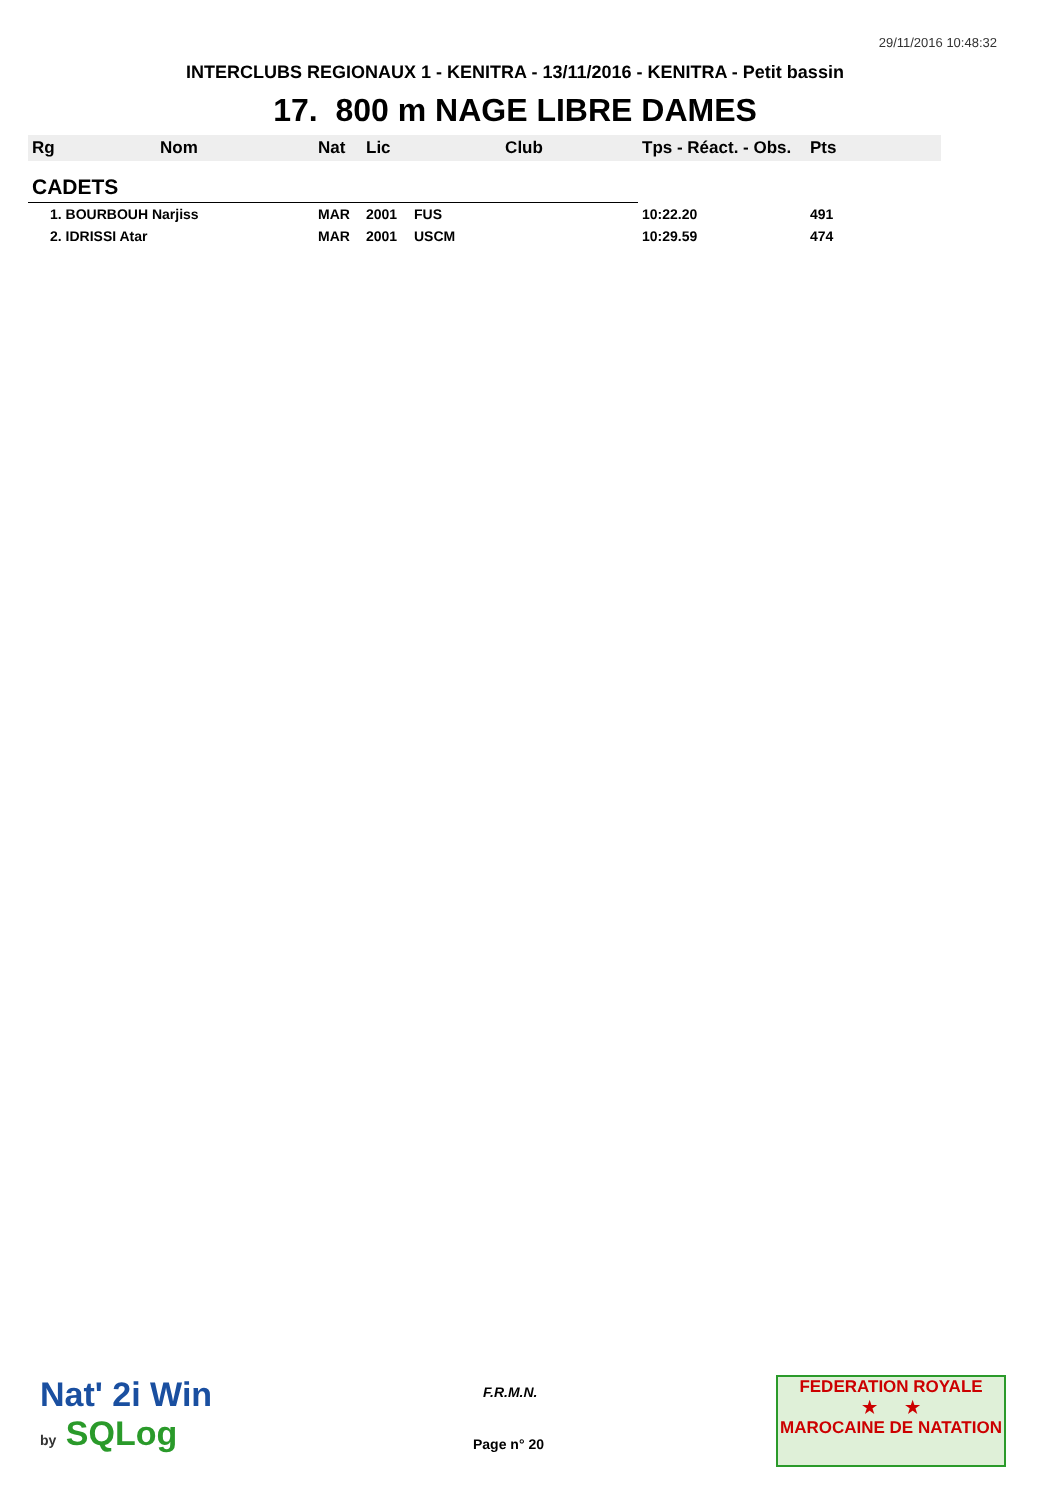29/11/2016 10:48:32
INTERCLUBS REGIONAUX 1 - KENITRA - 13/11/2016 - KENITRA - Petit bassin
17. 800 m NAGE LIBRE DAMES
| Rg | Nom | Nat | Lic | Club | Tps - Réact. - Obs. | Pts |
| --- | --- | --- | --- | --- | --- | --- |
| CADETS | | | | | | |
| 1. BOURBOUH Narjiss | | MAR | 2001 | FUS | 10:22.20 | 491 |
| 2. IDRISSI Atar | | MAR | 2001 | USCM | 10:29.59 | 474 |
Nat' 2i Win
by SQLog
F.R.M.N.
Page n° 20
FEDERATION ROYALE
★ ★
MAROCAINE DE NATATION